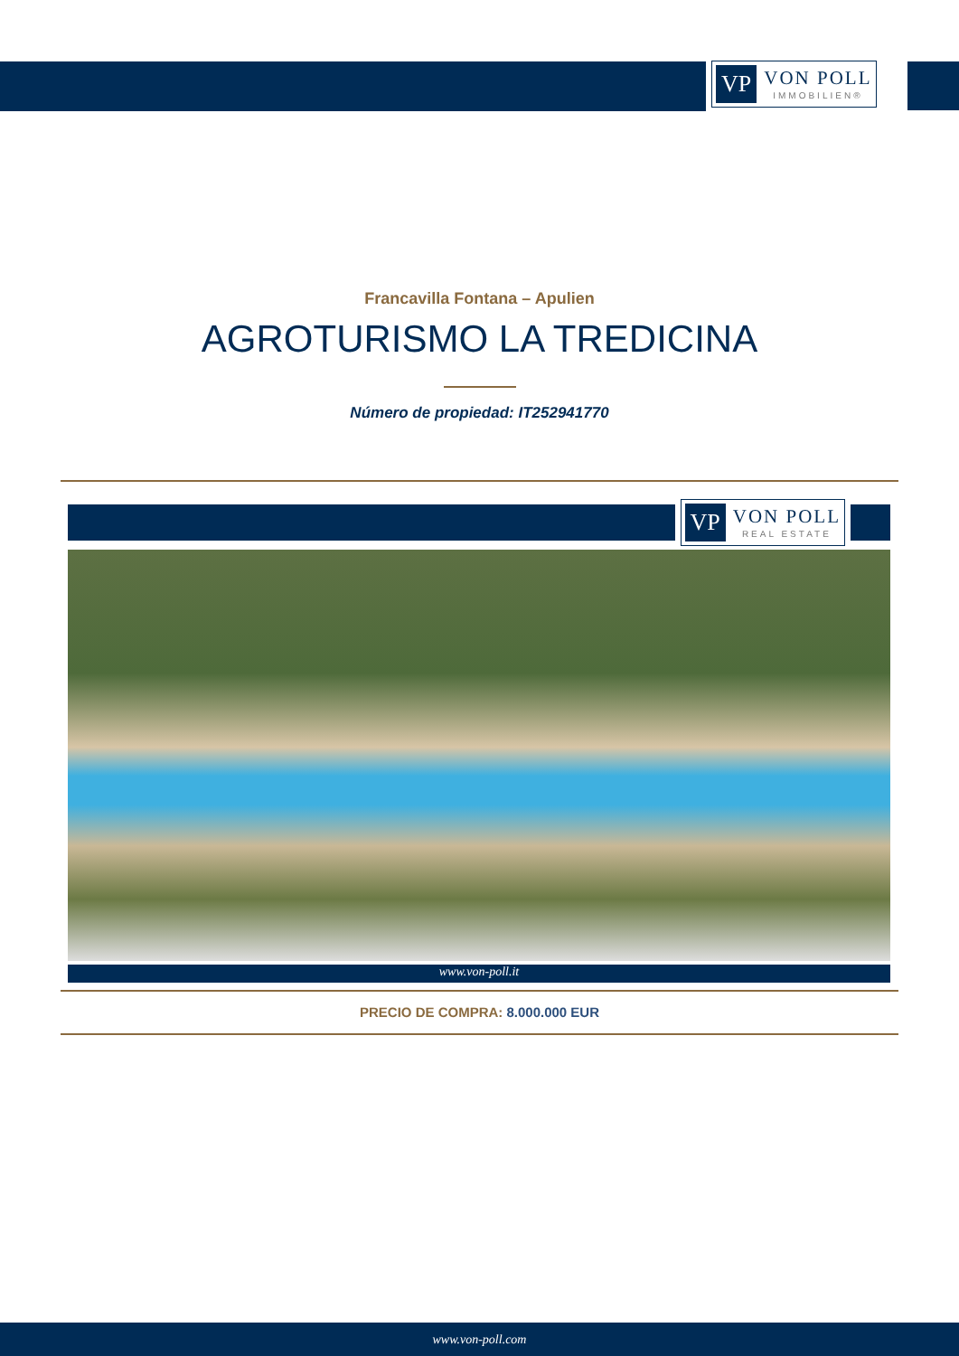VP VON POLL
IMMOBILIEN®
Francavilla Fontana – Apulien
AGROTURISMO LA TREDICINA
Número de propiedad: IT252941770
VP VON POLL
REAL ESTATE
www.von-poll.it
PRECIO DE COMPRA: 8.000.000 EUR
www.von-poll.com